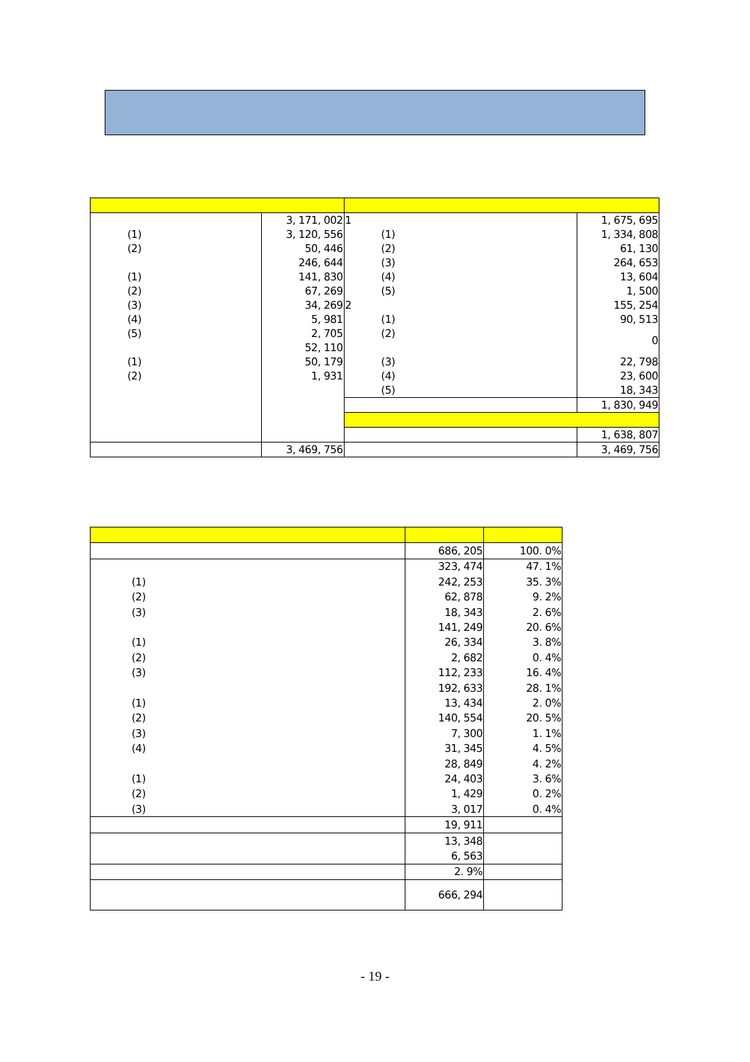| | 3, 171, 002 | 1 | 1, 675, 695 |
| (1) | 3, 120, 556 | (1) | 1, 334, 808 |
| (2) | 50, 446 | (2) | 61, 130 |
| | 246, 644 | (3) | 264, 653 |
| (1) | 141, 830 | (4) | 13, 604 |
| (2) | 67, 269 | (5) | 1, 500 |
| (3) | 34, 269 | 2 | 155, 254 |
| (4) | 5, 981 | (1) | 90, 513 |
| (5) | 2, 705 | (2) | 0 |
| | 52, 110 | | |
| (1) | 50, 179 | (3) | 22, 798 |
| (2) | 1, 931 | (4) | 23, 600 |
| | | (5) | 18, 343 |
| | | | 1, 830, 949 |
| | | | 1, 638, 807 |
| | 3, 469, 756 | | 3, 469, 756 |
| | 686, 205 | 100. 0% |
| | 323, 474 | 47. 1% |
| (1) | 242, 253 | 35. 3% |
| (2) | 62, 878 | 9. 2% |
| (3) | 18, 343 | 2. 6% |
| | 141, 249 | 20. 6% |
| (1) | 26, 334 | 3. 8% |
| (2) | 2, 682 | 0. 4% |
| (3) | 112, 233 | 16. 4% |
| | 192, 633 | 28. 1% |
| (1) | 13, 434 | 2. 0% |
| (2) | 140, 554 | 20. 5% |
| (3) | 7, 300 | 1. 1% |
| (4) | 31, 345 | 4. 5% |
| | 28, 849 | 4. 2% |
| (1) | 24, 403 | 3. 6% |
| (2) | 1, 429 | 0. 2% |
| (3) | 3, 017 | 0. 4% |
| | 19, 911 | |
| | 13, 348 | |
| | 6, 563 | |
| | 2. 9% | |
| | 666, 294 | |
- 19 -